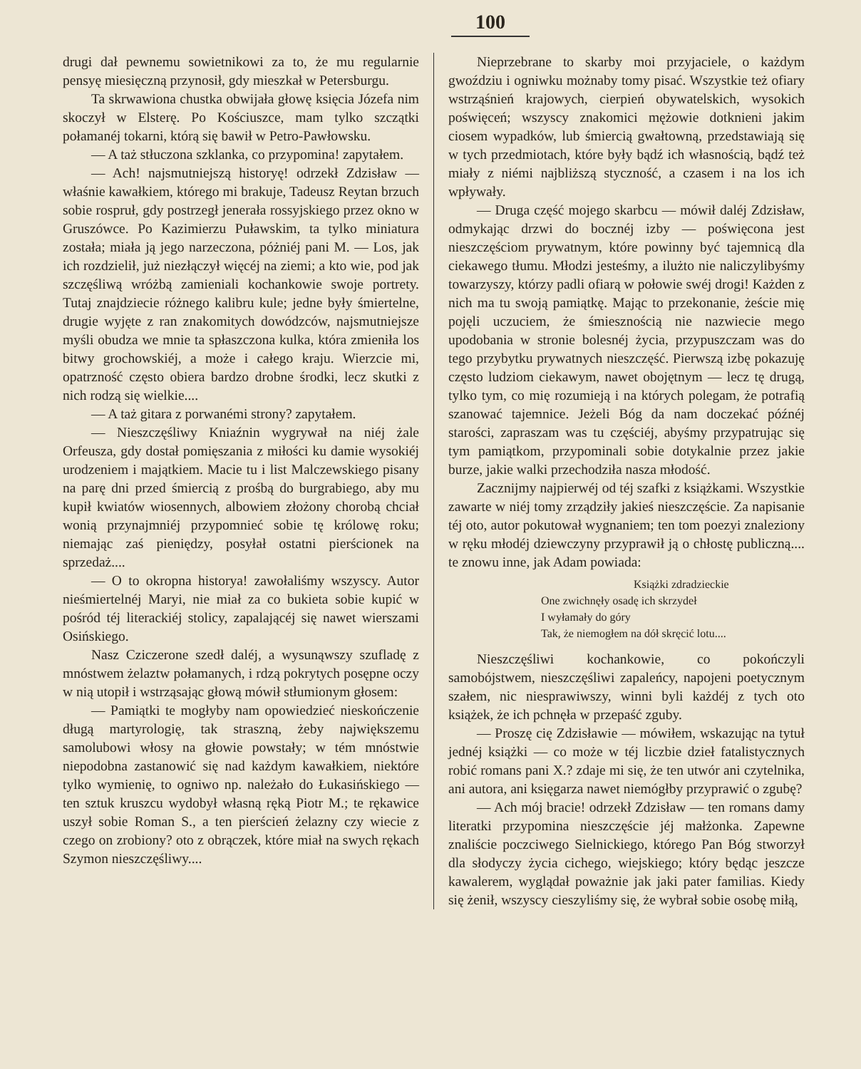100
drugi dał pewnemu sowietnikowi za to, że mu regularnie pensyę miesięczną przynosił, gdy mieszkał w Petersburgu.
Ta skrwawiona chustka obwijała głowę księcia Józefa nim skoczył w Elsterę. Po Kościuszce, mam tylko szczątki połamanéj tokarni, którą się bawił w Petro-Pawłowsku.
— A taż stłuczona szklanka, co przypomina! zapytałem.
— Ach! najsmutniejszą historyę! odrzekł Zdzisław — właśnie kawałkiem, którego mi brakuje, Tadeusz Reytan brzuch sobie rospruł, gdy postrzegł jenerała rossyjskiego przez okno w Gruszówce. Po Kazimierzu Puławskim, ta tylko miniatura została; miała ją jego narzeczona, póżniéj pani M. — Los, jak ich rozdzielił, już niezłączył więcéj na ziemi; a kto wie, pod jak szczęśliwą wróżbą zamieniali kochankowie swoje portrety. Tutaj znajdziecie różnego kalibru kule; jedne były śmiertelne, drugie wyjęte z ran znakomitych dowódzców, najsmutniejsze myśli obudza we mnie ta spłaszczona kulka, która zmieniła los bitwy grochowskiéj, a może i całego kraju. Wierzcie mi, opatrzność często obiera bardzo drobne środki, lecz skutki z nich rodzą się wielkie....
— A taż gitara z porwanémi strony? zapytałem.
— Nieszczęśliwy Kniaźnin wygrywał na niéj żale Orfeusza, gdy dostał pomięszania z miłości ku damie wysokiéj urodzeniem i majątkiem. Macie tu i list Malczewskiego pisany na parę dni przed śmiercią z prośbą do burgrabiego, aby mu kupił kwiatów wiosennych, albowiem złożony chorobą chciał wonią przynajmniéj przypomnieć sobie tę królowę roku; niemając zaś pieniędzy, posyłał ostatni pierścionek na sprzedaż....
— O to okropna historya! zawołaliśmy wszyscy. Autor nieśmiertelnéj Maryi, nie miał za co bukieta sobie kupić w pośród téj literackiéj stolicy, zapalającéj się nawet wierszami Osińskiego.
Nasz Cziczerone szedł daléj, a wysunąwszy szufladę z mnóstwem żelaztw połamanych, i rdzą pokrytych posępne oczy w nią utopił i wstrząsając głową mówił stłumionym głosem:
— Pamiątki te mogłyby nam opowiedzieć nieskończenie długą martyrologię, tak straszną, żeby największemu samolubowi włosy na głowie powstały; w tém mnóstwie niepodobna zastanowić się nad każdym kawałkiem, niektóre tylko wymienię, to ogniwo np. należało do Łukasińskiego — ten sztuk kruszcu wydobył własną ręką Piotr M.; te rękawice uszył sobie Roman S., a ten pierścień żelazny czy wiecie z czego on zrobiony? oto z obrączek, które miał na swych rękach Szymon nieszczęśliwy....
Nieprzebrane to skarby moi przyjaciele, o każdym gwoździu i ogniwku możnaby tomy pisać. Wszystkie też ofiary wstrząśnień krajowych, cierpień obywatelskich, wysokich poświęceń; wszyscy znakomici mężowie dotknieni jakim ciosem wypadków, lub śmiercią gwałtowną, przedstawiają się w tych przedmiotach, które były bądź ich własnością, bądź też miały z niémi najbliższą styczność, a czasem i na los ich wpływały.
— Druga część mojego skarbcu — mówił daléj Zdzisław, odmykając drzwi do bocznéj izby — poświęcona jest nieszczęściom prywatnym, które powinny być tajemnicą dla ciekawego tłumu. Młodzi jesteśmy, a ilużto nie naliczylibyśmy towarzyszy, którzy padli ofiarą w połowie swéj drogi! Każden z nich ma tu swoją pamiątkę. Mając to przekonanie, żeście mię pojęli uczuciem, że śmiesznością nie nazwiecie mego upodobania w stronie bolesnéj życia, przypuszczam was do tego przybytku prywatnych nieszczęść. Pierwszą izbę pokazuję często ludziom ciekawym, nawet obojętnym — lecz tę drugą, tylko tym, co mię rozumieją i na których polegam, że potrafią szanować tajemnice. Jeżeli Bóg da nam doczekać późnéj starości, zapraszam was tu częściéj, abyśmy przypatrując się tym pamiątkom, przypominali sobie dotykalnie przez jakie burze, jakie walki przechodziła nasza młodość.
Zacznijmy najpierwéj od téj szafki z książkami. Wszystkie zawarte w niéj tomy zrządziły jakieś nieszczęście. Za napisanie téj oto, autor pokutował wygnaniem; ten tom poezyi znaleziony w ręku młodéj dziewczyny przyprawił ją o chłostę publiczną.... te znowu inne, jak Adam powiada:
Książki zdradzieckie
One zwichnęły osadę ich skrzydeł
I wyłamały do góry
Tak, że niemogłem na dół skręcić lotu....
Nieszczęśliwi kochankowie, co pokończyli samobójstwem, nieszczęśliwi zapaleńcy, napojeni poetycznym szałem, nic niesprawiwszy, winni byli każdéj z tych oto książek, że ich pchnęła w przepaść zguby.
— Proszę cię Zdzisławie — mówiłem, wskazując na tytuł jednéj książki — co może w téj liczbie dzieł fatalistycznych robić romans pani X.? zdaje mi się, że ten utwór ani czytelnika, ani autora, ani księgarza nawet niemógłby przyprawić o zgubę?
— Ach mój bracie! odrzekł Zdzisław — ten romans damy literatki przypomina nieszczęście jéj małżonka. Zapewne znaliście poczciwego Sielnickiego, którego Pan Bóg stworzył dla słodyczy życia cichego, wiejskiego; który będąc jeszcze kawalerem, wyglądał poważnie jak jaki pater familias. Kiedy się żenił, wszyscy cieszyliśmy się, że wybrał sobie osobę miłą,